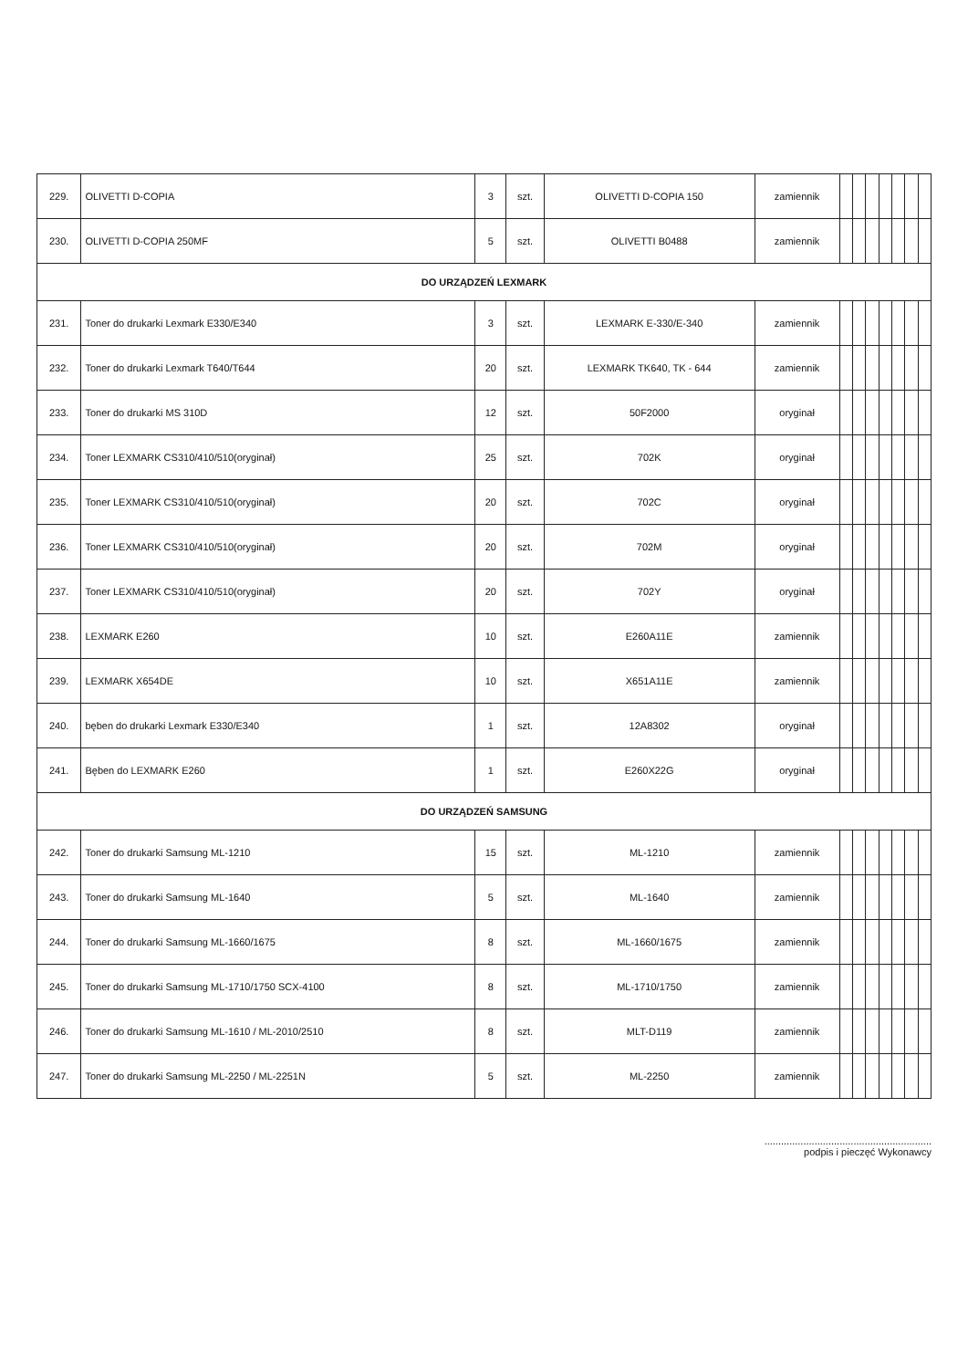| 229. | OLIVETTI D-COPIA | 3 | szt. | OLIVETTI D-COPIA 150 | zamiennik | | | | | | | |
| 230. | OLIVETTI D-COPIA 250MF | 5 | szt. | OLIVETTI B0488 | zamiennik | | | | | | | |
| DO URZĄDZEŃ LEXMARK | | | | | | | | | | | | |
| 231. | Toner do drukarki Lexmark E330/E340 | 3 | szt. | LEXMARK E-330/E-340 | zamiennik | | | | | | | |
| 232. | Toner do drukarki Lexmark T640/T644 | 20 | szt. | LEXMARK TK640, TK - 644 | zamiennik | | | | | | | |
| 233. | Toner do drukarki MS 310D | 12 | szt. | 50F2000 | oryginał | | | | | | | |
| 234. | Toner LEXMARK CS310/410/510(oryginał) | 25 | szt. | 702K | oryginał | | | | | | | |
| 235. | Toner LEXMARK CS310/410/510(oryginał) | 20 | szt. | 702C | oryginał | | | | | | | |
| 236. | Toner LEXMARK CS310/410/510(oryginał) | 20 | szt. | 702M | oryginał | | | | | | | |
| 237. | Toner LEXMARK CS310/410/510(oryginał) | 20 | szt. | 702Y | oryginał | | | | | | | |
| 238. | LEXMARK E260 | 10 | szt. | E260A11E | zamiennik | | | | | | | |
| 239. | LEXMARK X654DE | 10 | szt. | X651A11E | zamiennik | | | | | | | |
| 240. | bęben do drukarki Lexmark E330/E340 | 1 | szt. | 12A8302 | oryginał | | | | | | | |
| 241. | Bęben do LEXMARK E260 | 1 | szt. | E260X22G | oryginał | | | | | | | |
| DO URZĄDZEŃ SAMSUNG | | | | | | | | | | | | |
| 242. | Toner do drukarki Samsung ML-1210 | 15 | szt. | ML-1210 | zamiennik | | | | | | | |
| 243. | Toner do drukarki Samsung ML-1640 | 5 | szt. | ML-1640 | zamiennik | | | | | | | |
| 244. | Toner do drukarki Samsung ML-1660/1675 | 8 | szt. | ML-1660/1675 | zamiennik | | | | | | | |
| 245. | Toner do drukarki Samsung ML-1710/1750 SCX-4100 | 8 | szt. | ML-1710/1750 | zamiennik | | | | | | | |
| 246. | Toner do drukarki Samsung ML-1610 / ML-2010/2510 | 8 | szt. | MLT-D119 | zamiennik | | | | | | | |
| 247. | Toner do drukarki Samsung ML-2250 / ML-2251N | 5 | szt. | ML-2250 | zamiennik | | | | | | | |
............................................................
podpis i pieczęć Wykonawcy